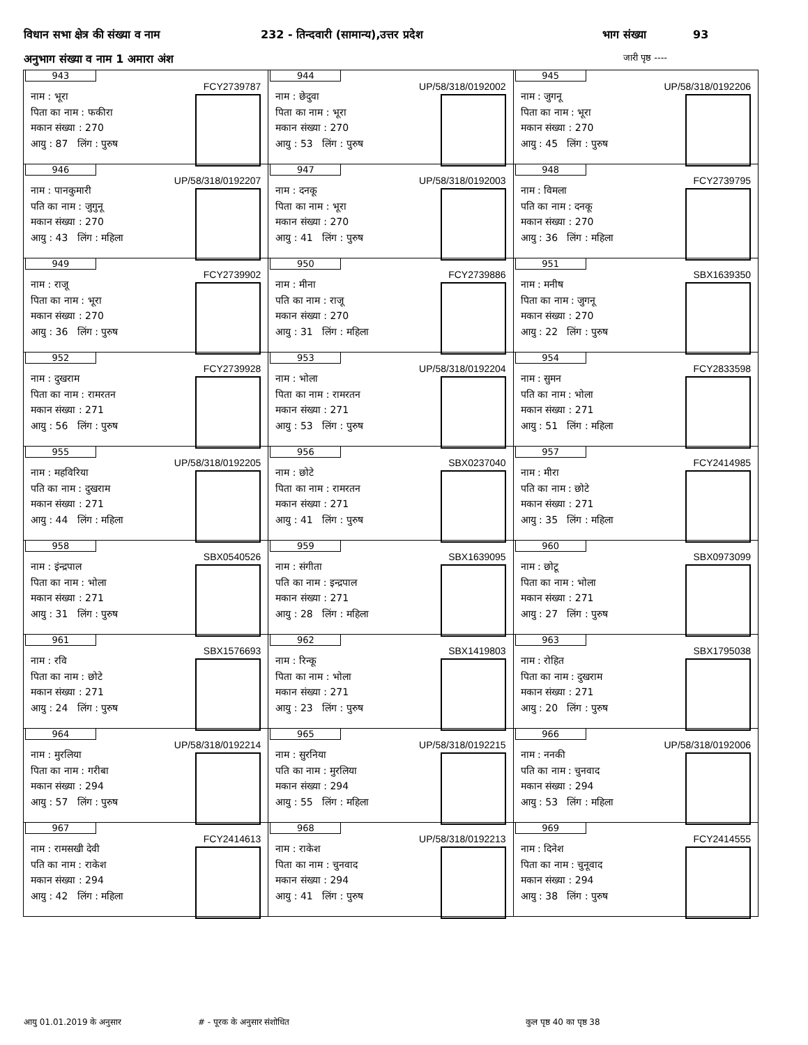विधान सभा क्षेत्र की संख्या व नाम 232 - तिन्दवारी (सामान्य),उत्तर प्रदेश भाग संख्या 93
अनुभाग संख्या व नाम 1 अमारा अंश जारी पृष्ठ ----
| 943 FCY2739787 नाम : भूरा पिता का नाम : फकीरा मकान संख्या : 270 आयु : 87 लिंग : पुरुष | 944 UP/58/318/0192002 नाम : छेदुवा पिता का नाम : भूरा मकान संख्या : 270 आयु : 53 लिंग : पुरुष | 945 UP/58/318/0192206 नाम : जुगनू पिता का नाम : भूरा मकान संख्या : 270 आयु : 45 लिंग : पुरुष |
| 946 UP/58/318/0192207 नाम : पानकुमारी पति का नाम : जुगुनू मकान संख्या : 270 आयु : 43 लिंग : महिला | 947 UP/58/318/0192003 नाम : दनकू पिता का नाम : भूरा मकान संख्या : 270 आयु : 41 लिंग : पुरुष | 948 FCY2739795 नाम : विमला पति का नाम : दनकू मकान संख्या : 270 आयु : 36 लिंग : महिला |
| 949 FCY2739902 नाम : राजू पिता का नाम : भूरा मकान संख्या : 270 आयु : 36 लिंग : पुरुष | 950 FCY2739886 नाम : मीना पति का नाम : राजू मकान संख्या : 270 आयु : 31 लिंग : महिला | 951 SBX1639350 नाम : मनीष पिता का नाम : जुगनू मकान संख्या : 270 आयु : 22 लिंग : पुरुष |
| 952 FCY2739928 नाम : दुखराम पिता का नाम : रामरतन मकान संख्या : 271 आयु : 56 लिंग : पुरुष | 953 UP/58/318/0192204 नाम : भोला पिता का नाम : रामरतन मकान संख्या : 271 आयु : 53 लिंग : पुरुष | 954 FCY2833598 नाम : सुमन पति का नाम : भोला मकान संख्या : 271 आयु : 51 लिंग : महिला |
| 955 UP/58/318/0192205 नाम : महविरिया पति का नाम : दुखराम मकान संख्या : 271 आयु : 44 लिंग : महिला | 956 SBX0237040 नाम : छोटे पिता का नाम : रामरतन मकान संख्या : 271 आयु : 41 लिंग : पुरुष | 957 FCY2414985 नाम : मीरा पति का नाम : छोटे मकान संख्या : 271 आयु : 35 लिंग : महिला |
| 958 SBX0540526 नाम : इंन्द्रपाल पिता का नाम : भोला मकान संख्या : 271 आयु : 31 लिंग : पुरुष | 959 SBX1639095 नाम : संगीता पति का नाम : इन्द्रपाल मकान संख्या : 271 आयु : 28 लिंग : महिला | 960 SBX0973099 नाम : छोटू पिता का नाम : भोला मकान संख्या : 271 आयु : 27 लिंग : पुरुष |
| 961 SBX1576693 नाम : रवि पिता का नाम : छोटे मकान संख्या : 271 आयु : 24 लिंग : पुरुष | 962 SBX1419803 नाम : रिन्कू पिता का नाम : भोला मकान संख्या : 271 आयु : 23 लिंग : पुरुष | 963 SBX1795038 नाम : रोहित पिता का नाम : दुखराम मकान संख्या : 271 आयु : 20 लिंग : पुरुष |
| 964 UP/58/318/0192214 नाम : मुरलिया पिता का नाम : गरीबा मकान संख्या : 294 आयु : 57 लिंग : पुरुष | 965 UP/58/318/0192215 नाम : सुरनिया पति का नाम : मुरलिया मकान संख्या : 294 आयु : 55 लिंग : महिला | 966 UP/58/318/0192006 नाम : ननकी पति का नाम : चुनवाद मकान संख्या : 294 आयु : 53 लिंग : महिला |
| 967 FCY2414613 नाम : रामसखी देवी पति का नाम : राकेश मकान संख्या : 294 आयु : 42 लिंग : महिला | 968 UP/58/318/0192213 नाम : राकेश पिता का नाम : चुनवाद मकान संख्या : 294 आयु : 41 लिंग : पुरुष | 969 FCY2414555 नाम : दिनेश पिता का नाम : चुनूवाद मकान संख्या : 294 आयु : 38 लिंग : पुरुष |
आयु 01.01.2019 के अनुसार # - पूरक के अनुसार संशोधित कुल पृष्ठ 40 का पृष्ठ 38